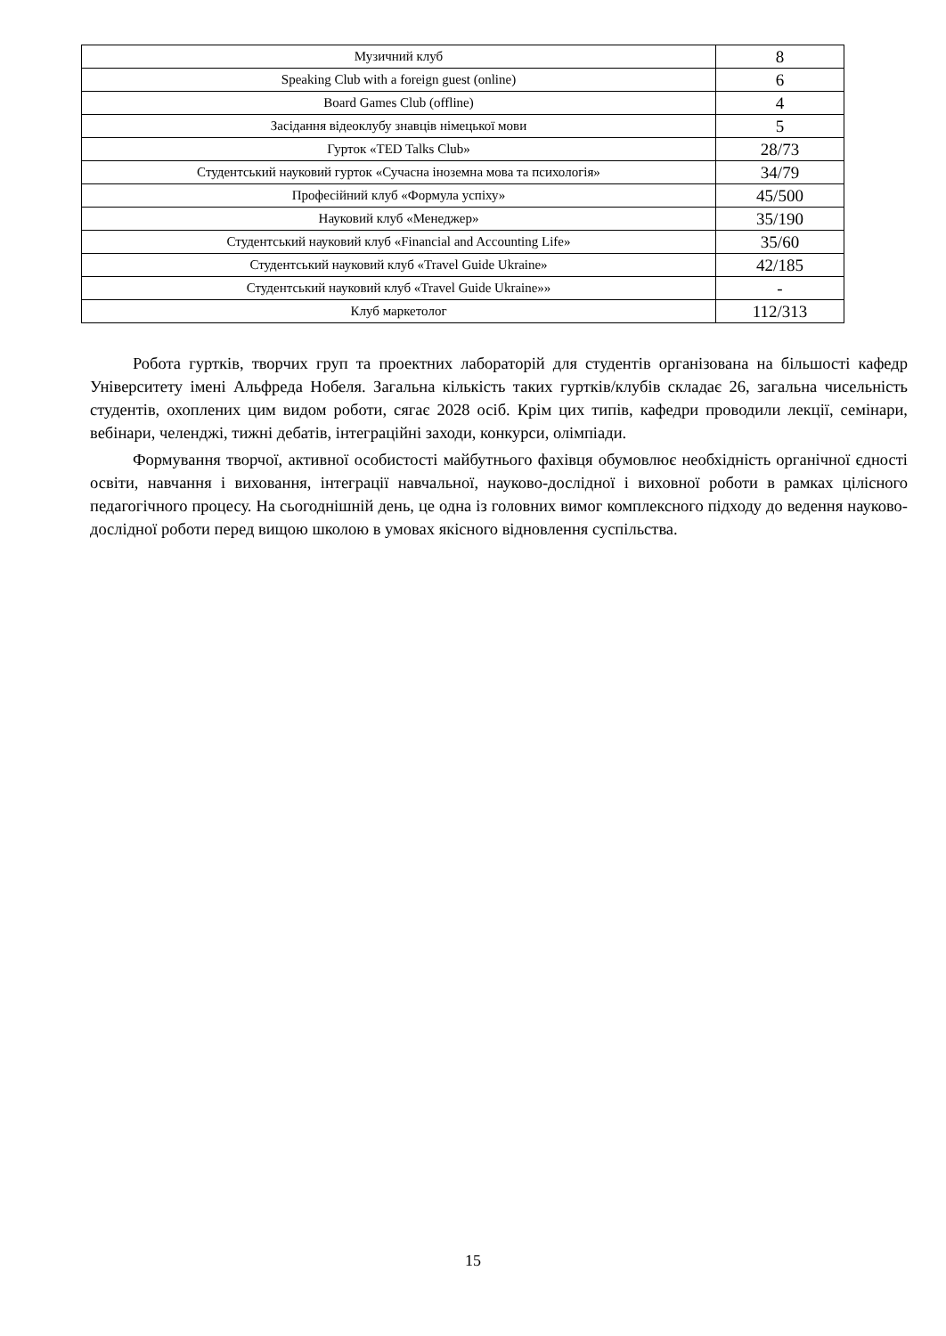| Музичний клуб | 8 |
| Speaking Club with a foreign guest (online) | 6 |
| Board Games Club (offline) | 4 |
| Засідання відеоклубу знавців німецької мови | 5 |
| Гурток «TED Talks Club» | 28/73 |
| Студентський науковий гурток «Сучасна іноземна мова та психологія» | 34/79 |
| Професійний клуб «Формула успіху» | 45/500 |
| Науковий клуб «Менеджер» | 35/190 |
| Студентський науковий клуб «Financial and Accounting Life» | 35/60 |
| Студентський науковий клуб «Travel Guide Ukraine» | 42/185 |
| Студентський науковий клуб «Travel Guide Ukraine»» | - |
| Клуб маркетолог | 112/313 |
Робота гуртків, творчих груп та проектних лабораторій для студентів організована на більшості кафедр Університету імені Альфреда Нобеля. Загальна кількість таких гуртків/клубів складає 26, загальна чисельність студентів, охоплених цим видом роботи, сягає 2028 осіб. Крім цих типів, кафедри проводили лекції, семінари, вебінари, челенджі, тижні дебатів, інтеграційні заходи, конкурси, олімпіади.
Формування творчої, активної особистості майбутнього фахівця обумовлює необхідність органічної єдності освіти, навчання і виховання, інтеграції навчальної, науково-дослідної і виховної роботи в рамках цілісного педагогічного процесу. На сьогоднішній день, це одна із головних вимог комплексного підходу до ведення науково-дослідної роботи перед вищою школою в умовах якісного відновлення суспільства.
15